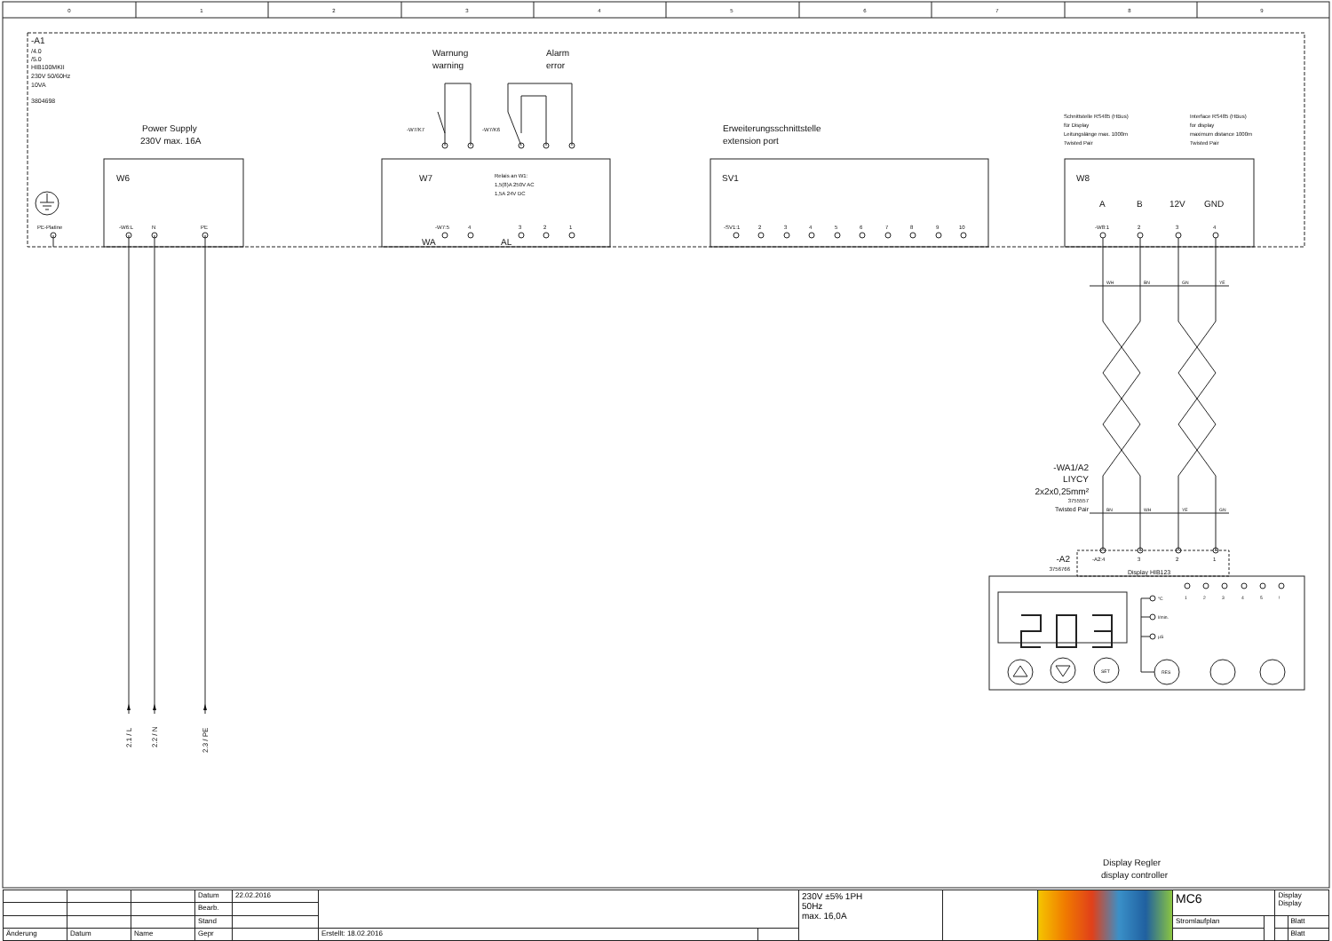0
1
2
3
4
5
6
7
8
9
-A1
/4.0
/5.0
HIB100MKII
230V 50/60Hz
10VA
3804698
Power Supply
230V max. 16A
Warnung
warning
Alarm
error
-W7/K7
-W7/K6
Erweiterungsschnittstelle
extension port
Schnittstelle RS485 (HBus)
für Display
Leitungslänge max. 1000m
Twisted Pair
Interface RS485 (HBus)
for display
maximum distance 1000m
Twisted Pair
PE-Platine
W6
-W6:L
N
PE
W7
Relais an W1:
1,5(8)A 250V AC
1,5A 24V DC
-W7:5
4
3
2
1
WA
AL
SV1
-SV1:1
2
3
4
5
6
7
8
9
10
W8
A
B
12V
GND
-W8:1
2
3
4
WH
BN
GN
YE
-WA1/A2
LIYCY
2x2x0,25mm²
3755557
Twisted Pair
BN
WH
YE
GN
-A2
3756766
-A2:4
3
2
1
Display HIB123
1
2
3
4
5
!
°C
l/min.
µS
SET
RES
2.1 / L
2.2 / N
2.3 / PE
Display Regler
display controller
| | | | Datum | 22.02.2016 | | | 230V ±5% 1PH 50Hz max. 16,0A | | | MC6 | | Display Display | |
| | | | Bearb. | | | | | | | | | | |
| | | | Stand | | | | | | | Stromlaufplan | | | Blatt |
| Änderung | Datum | Name | Gepr | | Erstellt: 18.02.2016 | | | | | | | | Blatt |